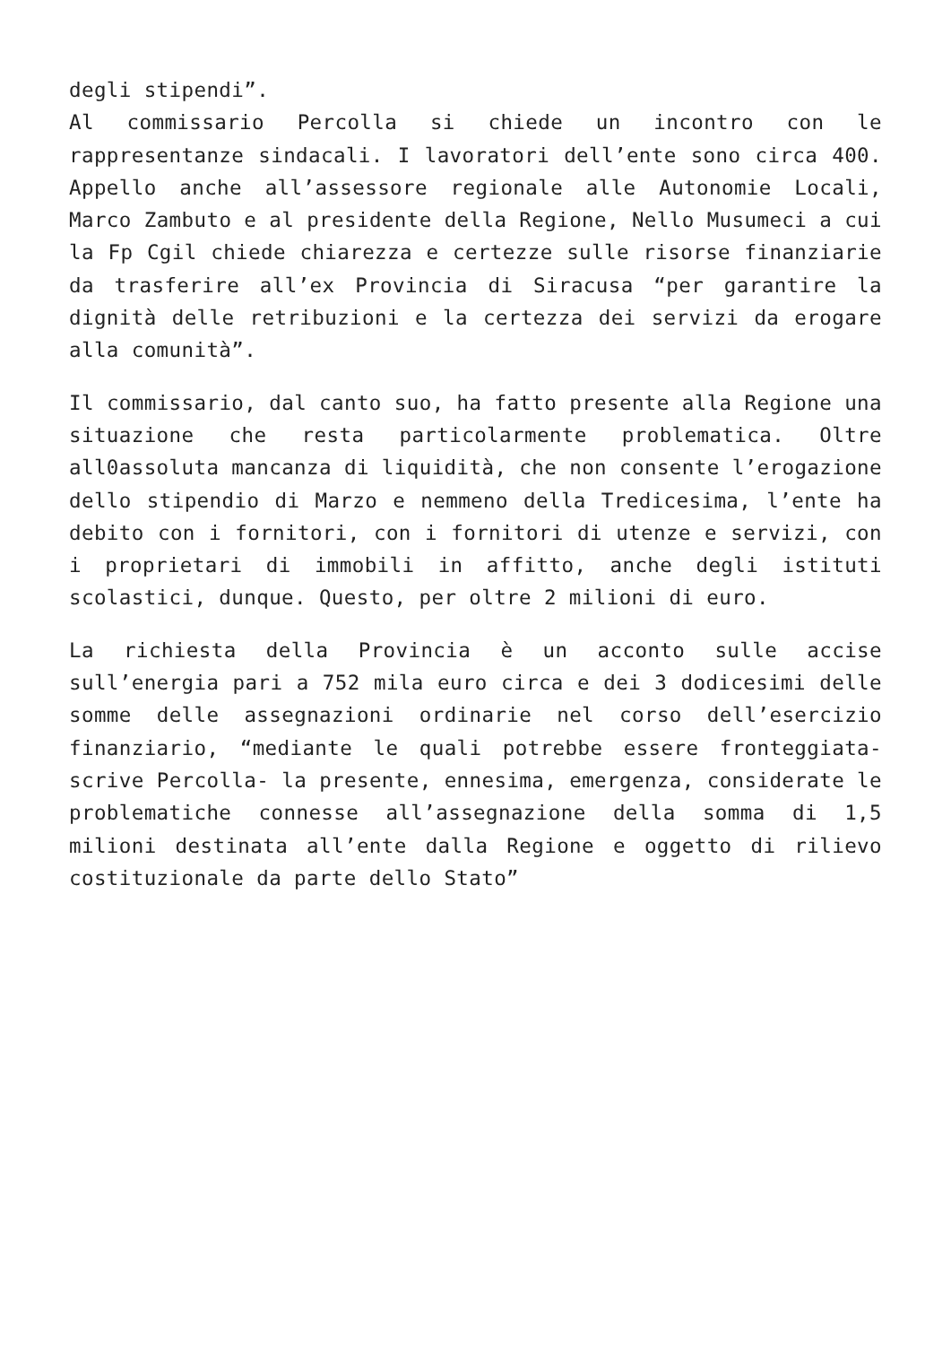degli stipendi”.
Al commissario Percolla si chiede un incontro con le rappresentanze sindacali. I lavoratori dell’ente sono circa 400. Appello anche all’assessore regionale alle Autonomie Locali, Marco Zambuto e al presidente della Regione, Nello Musumeci a cui la Fp Cgil chiede chiarezza e certezze sulle risorse finanziarie da trasferire all’ex Provincia di Siracusa “per garantire la dignità delle retribuzioni e la certezza dei servizi da erogare alla comunità”.
Il commissario, dal canto suo, ha fatto presente alla Regione una situazione che resta particolarmente problematica. Oltre all0assoluta mancanza di liquidità, che non consente l’erogazione dello stipendio di Marzo e nemmeno della Tredicesima, l’ente ha debito con i fornitori, con i fornitori di utenze e servizi, con i proprietari di immobili in affitto, anche degli istituti scolastici, dunque. Questo, per oltre 2 milioni di euro.
La richiesta della Provincia è un acconto sulle accise sull’energia pari a 752 mila euro circa e dei 3 dodicesimi delle somme delle assegnazioni ordinarie nel corso dell’esercizio finanziario, “mediante le quali potrebbe essere fronteggiata- scrive Percolla- la presente, ennesima, emergenza, considerate le problematiche connesse all’assegnazione della somma di 1,5 milioni destinata all’ente dalla Regione e oggetto di rilievo costituzionale da parte dello Stato”